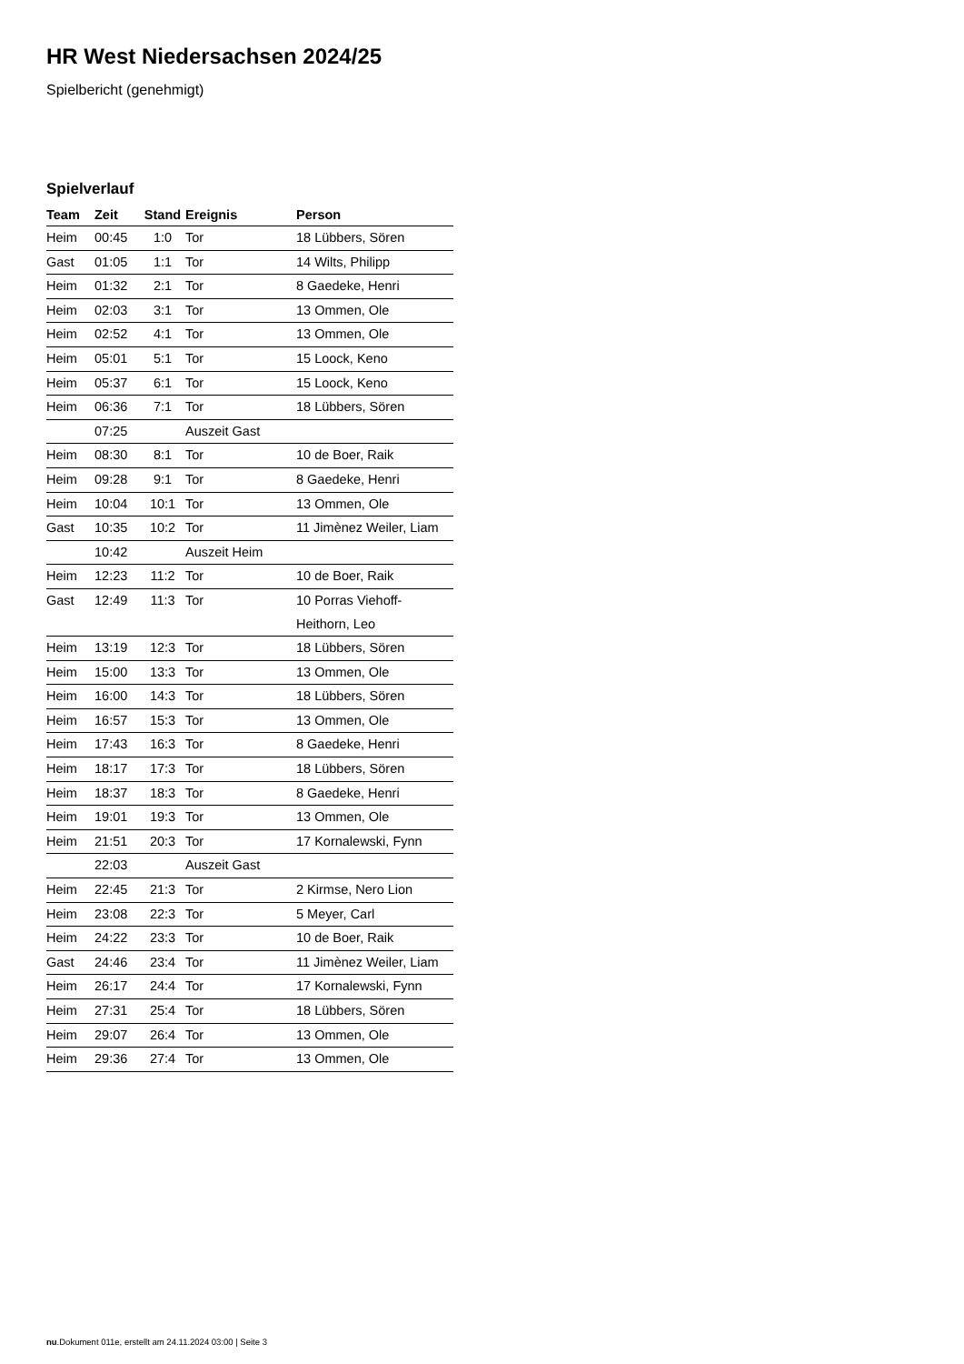HR West Niedersachsen 2024/25
Spielbericht (genehmigt)
Spielverlauf
| Team | Zeit | Stand | Ereignis | Person |
| --- | --- | --- | --- | --- |
| Heim | 00:45 | 1:0 | Tor | 18 Lübbers, Sören |
| Gast | 01:05 | 1:1 | Tor | 14 Wilts, Philipp |
| Heim | 01:32 | 2:1 | Tor | 8 Gaedeke, Henri |
| Heim | 02:03 | 3:1 | Tor | 13 Ommen, Ole |
| Heim | 02:52 | 4:1 | Tor | 13 Ommen, Ole |
| Heim | 05:01 | 5:1 | Tor | 15 Loock, Keno |
| Heim | 05:37 | 6:1 | Tor | 15 Loock, Keno |
| Heim | 06:36 | 7:1 | Tor | 18 Lübbers, Sören |
| | 07:25 | | Auszeit Gast | |
| Heim | 08:30 | 8:1 | Tor | 10 de Boer, Raik |
| Heim | 09:28 | 9:1 | Tor | 8 Gaedeke, Henri |
| Heim | 10:04 | 10:1 | Tor | 13 Ommen, Ole |
| Gast | 10:35 | 10:2 | Tor | 11 Jimènez Weiler, Liam |
| | 10:42 | | Auszeit Heim | |
| Heim | 12:23 | 11:2 | Tor | 10 de Boer, Raik |
| Gast | 12:49 | 11:3 | Tor | 10 Porras Viehoff-Heithorn, Leo |
| Heim | 13:19 | 12:3 | Tor | 18 Lübbers, Sören |
| Heim | 15:00 | 13:3 | Tor | 13 Ommen, Ole |
| Heim | 16:00 | 14:3 | Tor | 18 Lübbers, Sören |
| Heim | 16:57 | 15:3 | Tor | 13 Ommen, Ole |
| Heim | 17:43 | 16:3 | Tor | 8 Gaedeke, Henri |
| Heim | 18:17 | 17:3 | Tor | 18 Lübbers, Sören |
| Heim | 18:37 | 18:3 | Tor | 8 Gaedeke, Henri |
| Heim | 19:01 | 19:3 | Tor | 13 Ommen, Ole |
| Heim | 21:51 | 20:3 | Tor | 17 Kornalewski, Fynn |
| | 22:03 | | Auszeit Gast | |
| Heim | 22:45 | 21:3 | Tor | 2 Kirmse, Nero Lion |
| Heim | 23:08 | 22:3 | Tor | 5 Meyer, Carl |
| Heim | 24:22 | 23:3 | Tor | 10 de Boer, Raik |
| Gast | 24:46 | 23:4 | Tor | 11 Jimènez Weiler, Liam |
| Heim | 26:17 | 24:4 | Tor | 17 Kornalewski, Fynn |
| Heim | 27:31 | 25:4 | Tor | 18 Lübbers, Sören |
| Heim | 29:07 | 26:4 | Tor | 13 Ommen, Ole |
| Heim | 29:36 | 27:4 | Tor | 13 Ommen, Ole |
nu.Dokument 011e, erstellt am 24.11.2024 03:00 | Seite 3